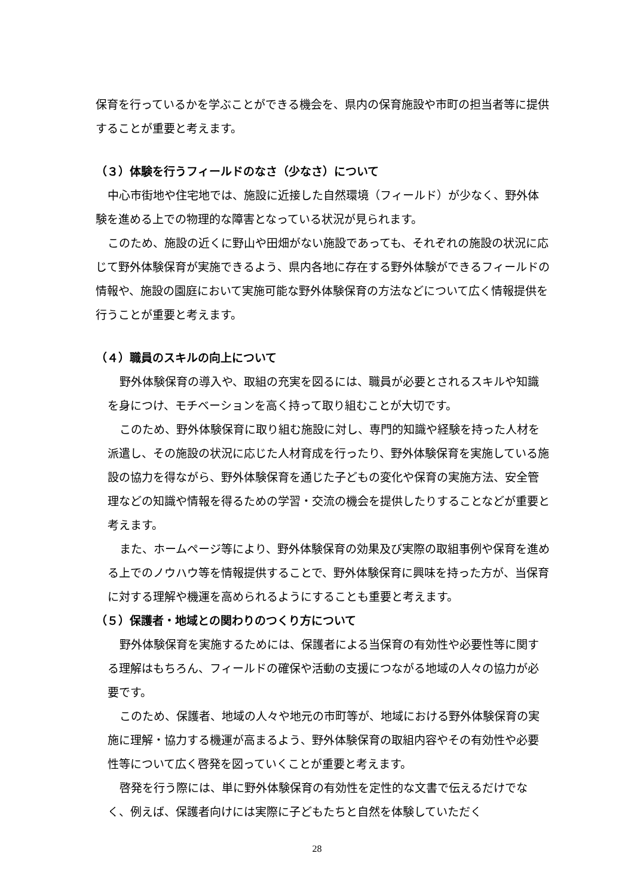保育を行っているかを学ぶことができる機会を、県内の保育施設や市町の担当者等に提供することが重要と考えます。
（３）体験を行うフィールドのなさ（少なさ）について
中心市街地や住宅地では、施設に近接した自然環境（フィールド）が少なく、野外体験を進める上での物理的な障害となっている状況が見られます。
このため、施設の近くに野山や田畑がない施設であっても、それぞれの施設の状況に応じて野外体験保育が実施できるよう、県内各地に存在する野外体験ができるフィールドの情報や、施設の園庭において実施可能な野外体験保育の方法などについて広く情報提供を行うことが重要と考えます。
（４）職員のスキルの向上について
野外体験保育の導入や、取組の充実を図るには、職員が必要とされるスキルや知識を身につけ、モチベーションを高く持って取り組むことが大切です。
このため、野外体験保育に取り組む施設に対し、専門的知識や経験を持った人材を派遣し、その施設の状況に応じた人材育成を行ったり、野外体験保育を実施している施設の協力を得ながら、野外体験保育を通じた子どもの変化や保育の実施方法、安全管理などの知識や情報を得るための学習・交流の機会を提供したりすることなどが重要と考えます。
また、ホームページ等により、野外体験保育の効果及び実際の取組事例や保育を進める上でのノウハウ等を情報提供することで、野外体験保育に興味を持った方が、当保育に対する理解や機運を高められるようにすることも重要と考えます。
（５）保護者・地域との関わりのつくり方について
野外体験保育を実施するためには、保護者による当保育の有効性や必要性等に関する理解はもちろん、フィールドの確保や活動の支援につながる地域の人々の協力が必要です。
このため、保護者、地域の人々や地元の市町等が、地域における野外体験保育の実施に理解・協力する機運が高まるよう、野外体験保育の取組内容やその有効性や必要性等について広く啓発を図っていくことが重要と考えます。
啓発を行う際には、単に野外体験保育の有効性を定性的な文書で伝えるだけでなく、例えば、保護者向けには実際に子どもたちと自然を体験していただく
28